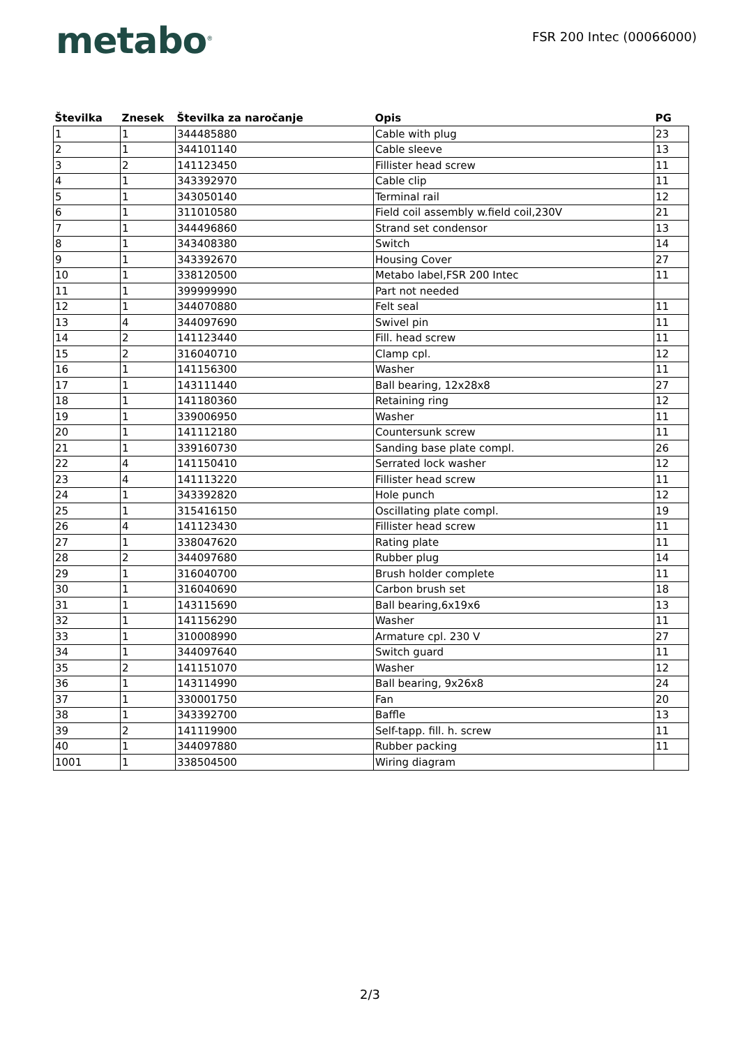metabo<sup>®</sup>
FSR 200 Intec (00066000)
| Številka | Znesek | Številka za naročanje | Opis | PG |
| --- | --- | --- | --- | --- |
| 1 | 1 | 344485880 | Cable with plug | 23 |
| 2 | 1 | 344101140 | Cable sleeve | 13 |
| 3 | 2 | 141123450 | Fillister head screw | 11 |
| 4 | 1 | 343392970 | Cable clip | 11 |
| 5 | 1 | 343050140 | Terminal rail | 12 |
| 6 | 1 | 311010580 | Field coil assembly w.field coil,230V | 21 |
| 7 | 1 | 344496860 | Strand set condensor | 13 |
| 8 | 1 | 343408380 | Switch | 14 |
| 9 | 1 | 343392670 | Housing Cover | 27 |
| 10 | 1 | 338120500 | Metabo label,FSR 200 Intec | 11 |
| 11 | 1 | 399999990 | Part not needed | |
| 12 | 1 | 344070880 | Felt seal | 11 |
| 13 | 4 | 344097690 | Swivel pin | 11 |
| 14 | 2 | 141123440 | Fill. head screw | 11 |
| 15 | 2 | 316040710 | Clamp cpl. | 12 |
| 16 | 1 | 141156300 | Washer | 11 |
| 17 | 1 | 143111440 | Ball bearing, 12x28x8 | 27 |
| 18 | 1 | 141180360 | Retaining ring | 12 |
| 19 | 1 | 339006950 | Washer | 11 |
| 20 | 1 | 141112180 | Countersunk screw | 11 |
| 21 | 1 | 339160730 | Sanding base plate compl. | 26 |
| 22 | 4 | 141150410 | Serrated lock washer | 12 |
| 23 | 4 | 141113220 | Fillister head screw | 11 |
| 24 | 1 | 343392820 | Hole punch | 12 |
| 25 | 1 | 315416150 | Oscillating plate compl. | 19 |
| 26 | 4 | 141123430 | Fillister head screw | 11 |
| 27 | 1 | 338047620 | Rating plate | 11 |
| 28 | 2 | 344097680 | Rubber plug | 14 |
| 29 | 1 | 316040700 | Brush holder complete | 11 |
| 30 | 1 | 316040690 | Carbon brush set | 18 |
| 31 | 1 | 143115690 | Ball bearing,6x19x6 | 13 |
| 32 | 1 | 141156290 | Washer | 11 |
| 33 | 1 | 310008990 | Armature cpl. 230 V | 27 |
| 34 | 1 | 344097640 | Switch guard | 11 |
| 35 | 2 | 141151070 | Washer | 12 |
| 36 | 1 | 143114990 | Ball bearing, 9x26x8 | 24 |
| 37 | 1 | 330001750 | Fan | 20 |
| 38 | 1 | 343392700 | Baffle | 13 |
| 39 | 2 | 141119900 | Self-tapp. fill. h. screw | 11 |
| 40 | 1 | 344097880 | Rubber packing | 11 |
| 1001 | 1 | 338504500 | Wiring diagram | |
2/3